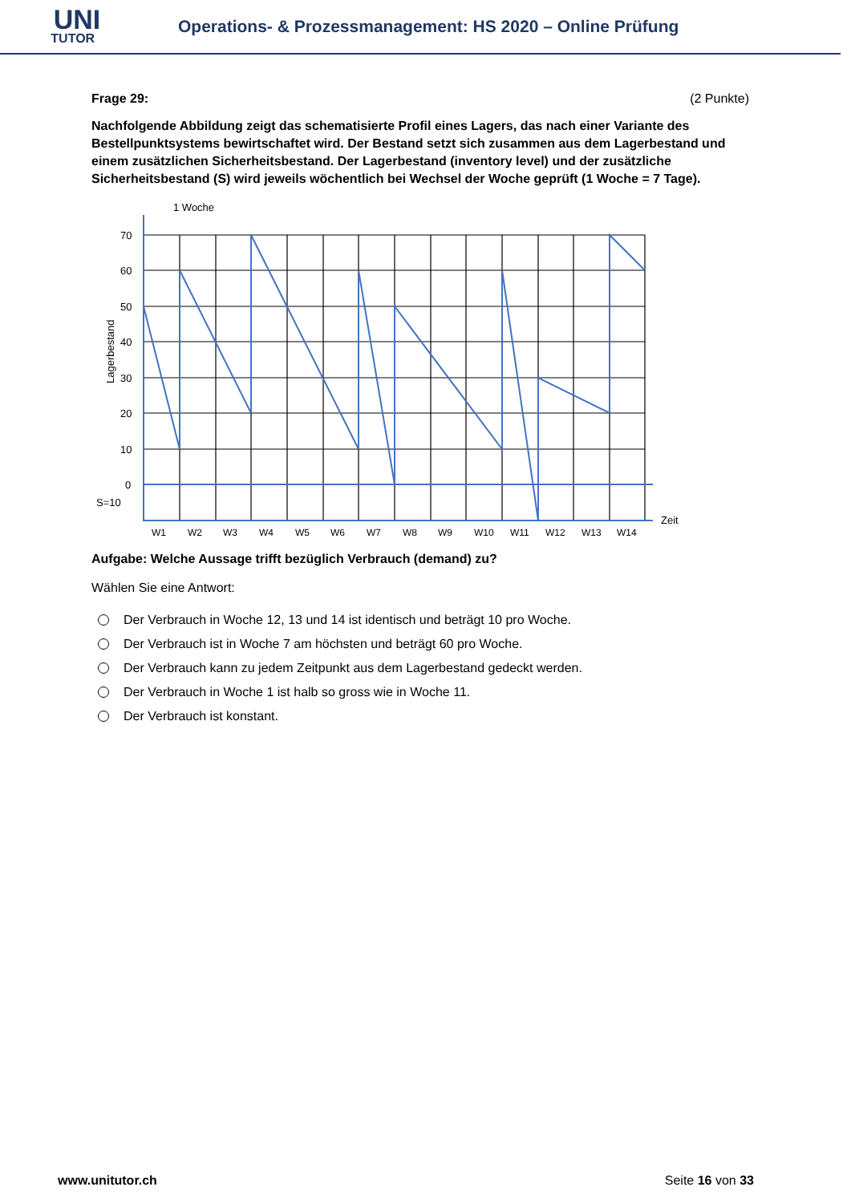UNI
TUTOR
Operations- & Prozessmanagement: HS 2020 – Online Prüfung
Frage 29: (2 Punkte)
Nachfolgende Abbildung zeigt das schematisierte Profil eines Lagers, das nach einer Variante des Bestellpunktsystems bewirtschaftet wird. Der Bestand setzt sich zusammen aus dem Lagerbestand und einem zusätzlichen Sicherheitsbestand. Der Lagerbestand (inventory level) und der zusätzliche Sicherheitsbestand (S) wird jeweils wöchentlich bei Wechsel der Woche geprüft (1 Woche = 7 Tage).
1 Woche
70
60
50
40
30
20
10
0
S=10
Lagerbestand
Zeit
W1
W2
W3
W4
W5
W6
W7
W8
W9
W10
W11
W12
W13
W14
Aufgabe: Welche Aussage trifft bezüglich Verbrauch (demand) zu?
Wählen Sie eine Antwort:
Der Verbrauch in Woche 12, 13 und 14 ist identisch und beträgt 10 pro Woche.
Der Verbrauch ist in Woche 7 am höchsten und beträgt 60 pro Woche.
Der Verbrauch kann zu jedem Zeitpunkt aus dem Lagerbestand gedeckt werden.
Der Verbrauch in Woche 1 ist halb so gross wie in Woche 11.
Der Verbrauch ist konstant.
www.unitutor.ch Seite 16 von 33